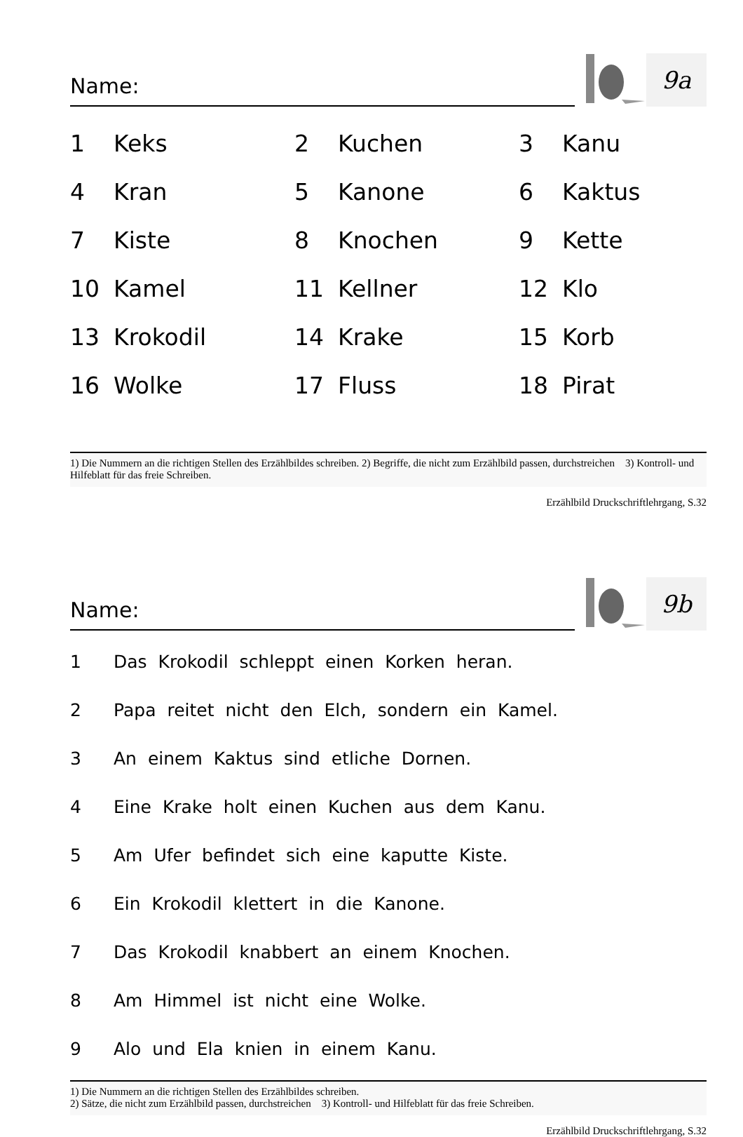Name:
9a
| 1 | Keks | 2 | Kuchen | 3 | Kanu |
| 4 | Kran | 5 | Kanone | 6 | Kaktus |
| 7 | Kiste | 8 | Knochen | 9 | Kette |
| 10 | Kamel | 11 | Kellner | 12 | Klo |
| 13 | Krokodil | 14 | Krake | 15 | Korb |
| 16 | Wolke | 17 | Fluss | 18 | Pirat |
1) Die Nummern an die richtigen Stellen des Erzählbildes schreiben. 2) Begriffe, die nicht zum Erzählbild passen, durchstreichen 3) Kontroll- und Hilfeblatt für das freie Schreiben.
Erzählbild Druckschriftlehrgang, S.32
Name:
9b
| 1 | Das Krokodil schleppt einen Korken heran. |
| 2 | Papa reitet nicht den Elch, sondern ein Kamel. |
| 3 | An einem Kaktus sind etliche Dornen. |
| 4 | Eine Krake holt einen Kuchen aus dem Kanu. |
| 5 | Am Ufer befindet sich eine kaputte Kiste. |
| 6 | Ein Krokodil klettert in die Kanone. |
| 7 | Das Krokodil knabbert an einem Knochen. |
| 8 | Am Himmel ist nicht eine Wolke. |
| 9 | Alo und Ela knien in einem Kanu. |
1) Die Nummern an die richtigen Stellen des Erzählbildes schreiben.
2) Sätze, die nicht zum Erzählbild passen, durchstreichen 3) Kontroll- und Hilfeblatt für das freie Schreiben.
Erzählbild Druckschriftlehrgang, S.32